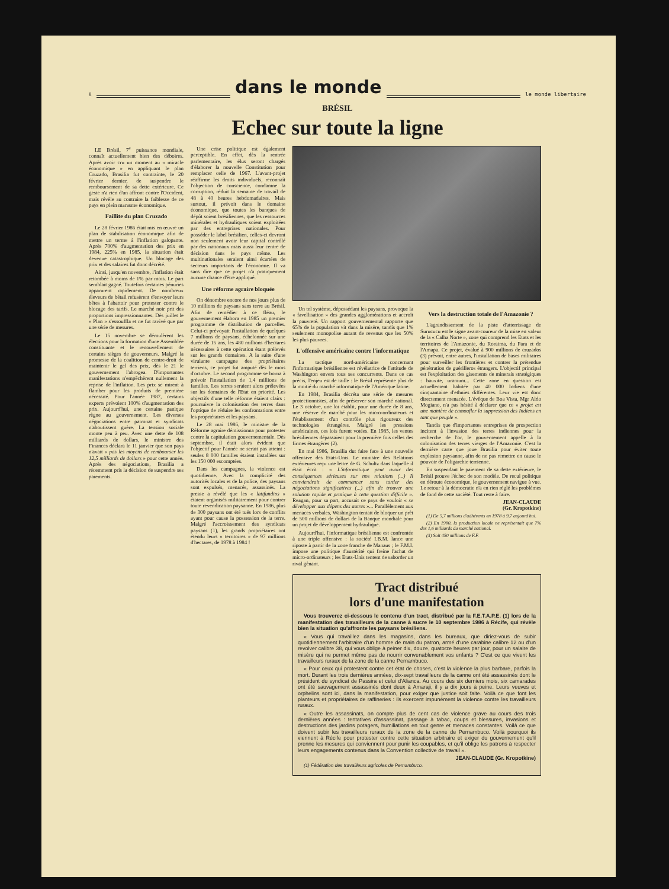8
dans le monde
le monde libertaire
BRÉSIL
Echec sur toute la ligne
LE Brésil, 7<sup>e</sup> puissance mondiale, connaît actuellement bien des déboires. Après avoir cru un moment au « miracle économique » en appliquant le plan Cruzado, Brasilia fut contrainte, le 20 février dernier, de suspendre le remboursement de sa dette extérieure. Ce geste n'a rien d'un affront contre l'Occident, mais révèle au contraire la faiblesse de ce pays en plein marasme économique.
Faillite du plan Cruzado
Le 28 février 1986 était mis en œuvre un plan de stabilisation économique afin de mettre un terme à l'inflation galopante. Après 700% d'augmentation des prix en 1984, 225% en 1985, la situation était devenue catastrophique. Un blocage des prix et des salaires fut donc décrété.
Ainsi, jusqu'en novembre, l'inflation était retombée à moins de 1% par mois. Le pari semblait gagné. Toutefois certaines pénuries apparurent rapidement. De nombreux éleveurs de bétail refusèrent d'envoyer leurs bêtes à l'abattoir pour protester contre le blocage des tarifs. Le marché noir prit des proportions impressionnantes. Dès juillet le « Plan » s'essouffla et ne fut ravivé que par une série de mesures.
Le 15 novembre se déroulèrent les élections pour la formation d'une Assemblée constituante et le renouvellement de certains sièges de gouverneurs. Malgré la promesse de la coalition de centre-droit de maintenir le gel des prix, dès le 21 le gouvernement l'abrogea. D'importantes manifestations n'empêchèrent nullement la reprise de l'inflation. Les prix se mirent à flamber pour les produits de première nécessité. Pour l'année 1987, certains experts prévoient 100% d'augmentation des prix. Aujourd'hui, une certaine panique règne au gouvernement. Les diverses négociations entre patronat et syndicats n'aboutissent guère. La tension sociale monte peu à peu. Avec une dette de 108 milliards de dollars, le ministre des Finances déclara le 11 janvier que son pays n'avait « pas les moyens de rembourser les 12,5 milliards de dollars » pour cette année. Après des négociations, Brasilia a récemment pris la décision de suspendre ses paiements.
Une crise politique est également perceptible. En effet, dès la rentrée parlementaire, les élus seront chargés d'élaborer la nouvelle Constitution pour remplacer celle de 1967. L'avant-projet réaffirme les droits individuels, reconnaît l'objection de conscience, condamne la corruption, réduit la semaine de travail de 48 à 40 heures hebdomadaires. Mais surtout, il prévoit dans le domaine économique, que toutes les banques de dépôt soient brésiliennes, que les ressources minérales et hydrauliques soient exploitées par des entreprises nationales. Pour posséder le label brésilien, celles-ci devront non seulement avoir leur capital contrôlé par des nationaux mais aussi leur centre de décision dans le pays même. Les multinationales seraient ainsi écartées de secteurs importants de l'économie. Il va sans dire que ce projet n'a pratiquement aucune chance d'être appliqué.
Une réforme agraire bloquée
On dénombre encore de nos jours plus de 10 millions de paysans sans terre au Brésil. Afin de remédier à ce fléau, le gouvernement élabora en 1985 un premier programme de distribution de parcelles. Celui-ci prévoyait l'installation de quelques 7 millions de paysans, échelonnée sur une durée de 15 ans, les 480 millions d'hectares nécessaires à cette opération étant prélevés sur les grands domaines. A la suite d'une virulante campagne des propriétaires terriens, ce projet fut amputé dès le mois d'octobre. Le second programme se borna à prévoir l'installation de 1,4 millions de familles. Les terres seraient alors prélevées sur les domaines de l'Etat en priorité. Les objectifs d'une telle réforme étaient clairs : poursuivre la colonisation des terres dans l'optique de réduire les confrontations entre les propriétaires et les paysans.
Le 28 mai 1986, le ministre de la Réforme agraire démissionna pour protester contre la capitulation gouvernementale. Dès septembre, il était alors évident que l'objectif pour l'année ne serait pas atteint : seules 8 000 familles étaient installées sur les 150 000 escomptées.
Dans les campagnes, la violence est quotidienne. Avec la complicité des autorités locales et de la police, des paysans sont expulsés, menacés, assassinés. La presse a révélé que les « latifundios » étaient organisés militairement pour contrer toute revendication paysanne. En 1986, plus de 300 paysans ont été tués lors de conflits ayant pour cause la possession de la terre. Malgré l'accroissement des syndicats paysans (1), les grands propriétaires ont étendu leurs « territoires » de 97 millions d'hectares, de 1978 à 1984 !
Un tel système, dépossédant les paysans, provoque la « favellisation » des grandes agglomérations et accroît la pauvreté. Un rapport gouvernemental rapporte que 65% de la population vit dans la misère, tandis que 1% seulement monopolise autant de revenus que les 50% les plus pauvres.
L'offensive américaine contre l'informatique
La tactique nord-américaine concernant l'informatique brésilienne est révélatrice de l'attitude de Washington envers tous ses concurrents. Dans ce cas précis, l'enjeu est de taille : le Brésil représente plus de la moitié du marché informatique de l'Amérique latine.
En 1984, Brasilia décréta une série de mesures protectionnistes, afin de préserver son marché national. Le 3 octobre, une loi établit, pour une durée de 8 ans, une réserve de marché pour les micro-ordinateurs et l'établissement d'un contrôle plus rigoureux des technologies étrangères. Malgré les pressions américaines, ces lois furent votées. En 1985, les ventes brésiliennes dépassaient pour la première fois celles des firmes étrangères (2).
En mai 1986, Brasilia dut faire face à une nouvelle offensive des Etats-Unis. Le ministre des Relations extérieures reçu une lettre de G. Schultz dans laquelle il était écrit : « L'informatique peut avoir des conséquences sérieuses sur nos relations (...) Il conviendrait de commencer sans tarder des négociations significatives (...) afin de trouver une solution rapide et pratique à cette question difficile ». Reagan, pour sa part, accusait ce pays de vouloir « se développer aux dépens des autres »... Parallèlement aux menaces verbales, Washington tentait de bloquer un prêt de 500 millions de dollars de la Banque mondiale pour un projet de développement hydraulique.
Aujourd'hui, l'informatique brésilienne est confrontée à une triple offensive : la société I.B.M. lance une riposte à partir de la zone franche de Manaus ; le F.M.I. impose une politique d'austérité qui freine l'achat de micro-ordinateurs ; les Etats-Unis tentent de saborder un rival gênant.
Vers la destruction totale de l'Amazonie ?
L'agrandissement de la piste d'atterrissage de Surucucu est le signe avant-coureur de la mise en valeur de la « Calha Norte », zone qui comprend les Etats et les territoires de l'Amazonie, du Roraima, du Para et de l'Amapa. Ce projet, évalué à 900 millions de cruzados (3) prévoit, entre autres, l'installation de bases militaires pour surveiller les frontières et contrer la prétendue pénétration de guérilleros étrangers. L'objectif principal est l'exploitation des gisements de minerais stratégiques : bauxite, uranium... Cette zone en question est actuellement habitée par 40 000 Indiens d'une cinquantaine d'ethnies différentes. Leur vie est donc directement menacée. L'évêque de Boa Vista, Mgr Aldo Mogiano, n'a pas hésité à déclarer que ce « projet est une manière de camoufler la suppression des Indiens en tant que peuple ».
Tandis que d'importantes entreprises de prospection incitent à l'invasion des terres indiennes pour la recherche de l'or, le gouvernement appelle à la colonisation des terres vierges de l'Amazonie. C'est la dernière carte que joue Brasilia pour éviter toute explosion paysanne, afin de ne pas remettre en cause le pouvoir de l'oligarchie terrienne.
En suspendant le paiement de sa dette extérieure, le Brésil prouve l'échec de son modèle. De recul politique en déroute économique, le gouvernement navigue à vue. Le retour à la démocratie n'a en rien réglé les problèmes de fond de cette société. Tout reste à faire.
JEAN-CLAUDE
(Gr. Kropotkine)
(1) De 5,7 millions d'adhérents en 1978 à 9,7 aujourd'hui.
(2) En 1980, la production locale ne représentait que 7% des 1,6 milliards du marché national.
(3) Soit 450 millions de F.F.
Tract distribué
lors d'une manifestation
Vous trouverez ci-dessous le contenu d'un tract, distribué par la F.E.T.A.P.E. (1) lors de la manifestation des travailleurs de la canne à sucre le 10 septembre 1986 à Récife, qui révèle bien la situation qu'affronte les paysans brésiliens.
« Vous qui travaillez dans les magasins, dans les bureaux, que diriez-vous de subir quotidiennement l'arbitraire d'un homme de main du patron, armé d'une carabine calibre 12 ou d'un revolver calibre 38, qui vous oblige à peiner dix, douze, quatorze heures par jour, pour un salaire de misère qui ne permet même pas de nourrir convenablement vos enfants ? C'est ce que vivent les travailleurs ruraux de la zone de la canne Pernambuco.
« Pour ceux qui protestent contre cet état de choses, c'est la violence la plus barbare, parfois la mort. Durant les trois dernières années, dix-sept travailleurs de la canne ont été assassinés dont le président du syndicat de Passira et celui d'Alianca. Au cours des six derniers mois, six camarades ont été sauvagement assassinés dont deux à Amaraji, il y a dix jours à peine. Leurs veuves et orphelins sont ici, dans la manifestation, pour exiger que justice soit faite. Voilà ce que font les planteurs et propriétaires de raffineries : ils exercent impunément la violence contre les travailleurs ruraux.
« Outre les assassinats, on compte plus de cent cas de violence grave au cours des trois dernières années : tentatives d'assassinat, passage à tabac, coups et blessures, invasions et destructions des jardins potagers, humiliations en tout genre et menaces constantes. Voilà ce que doivent subir les travailleurs ruraux de la zone de la canne de Pernambuco. Voilà pourquoi ils viennent à Récife pour protester contre cette situation arbitraire et exiger du gouvernement qu'il prenne les mesures qui conviennent pour punir les coupables, et qu'il oblige les patrons à respecter leurs engagements contenus dans la Convention collective de travail ».
JEAN-CLAUDE (Gr. Kropotkine)
(1) Fédération des travailleurs agricoles de Pernambuco.